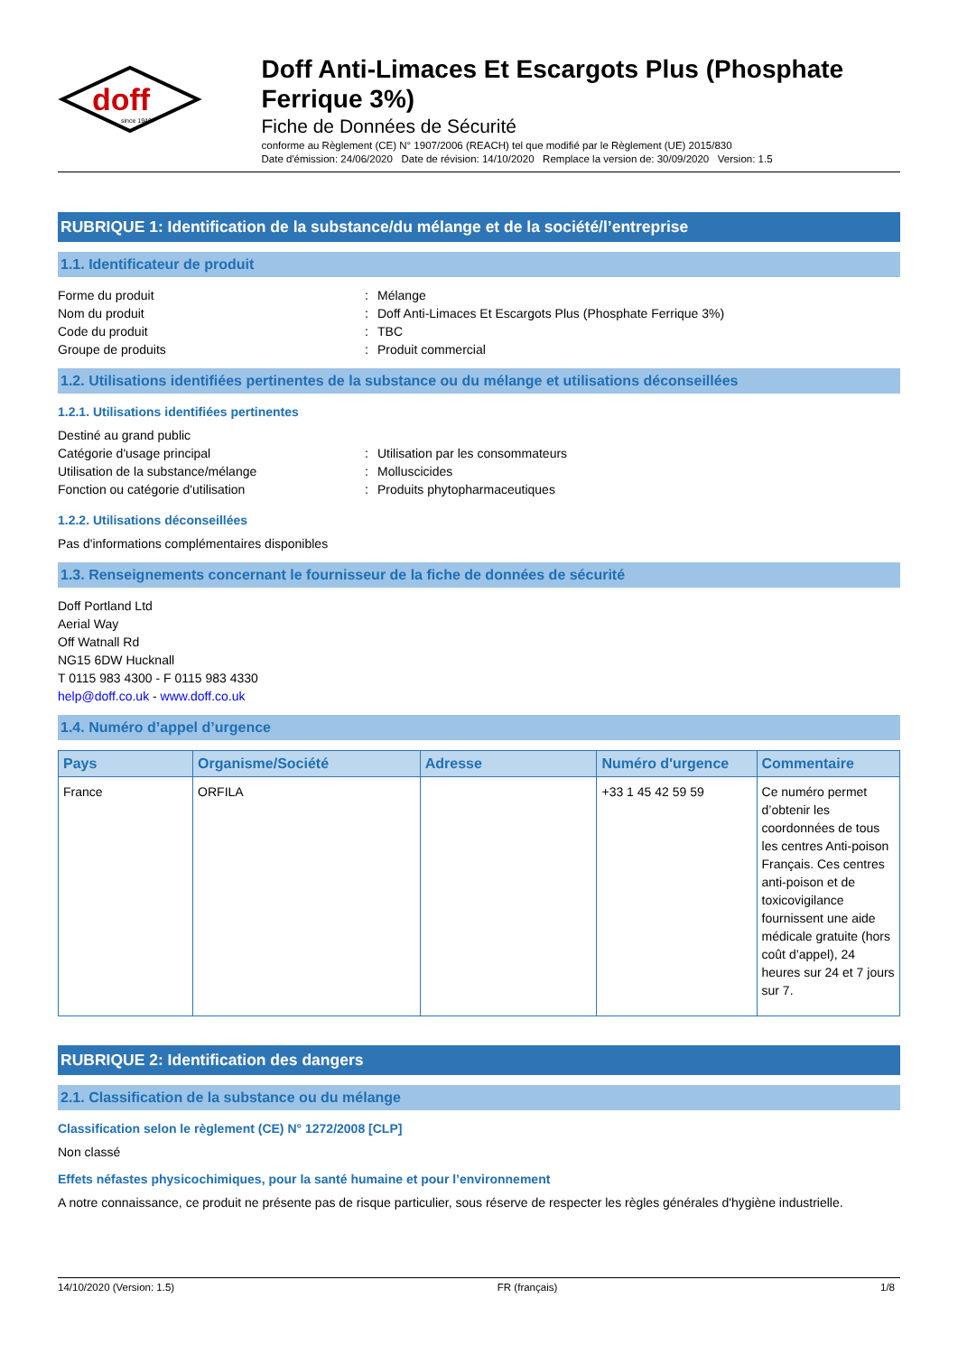doff
since 1946
Doff Anti-Limaces Et Escargots Plus (Phosphate Ferrique 3%)
Fiche de Données de Sécurité
conforme au Règlement (CE) N° 1907/2006 (REACH) tel que modifié par le Règlement (UE) 2015/830
Date d'émission: 24/06/2020 Date de révision: 14/10/2020 Remplace la version de: 30/09/2020 Version: 1.5
RUBRIQUE 1: Identification de la substance/du mélange et de la société/l’entreprise
1.1. Identificateur de produit
Forme du produit: Mélange
Nom du produit: Doff Anti-Limaces Et Escargots Plus (Phosphate Ferrique 3%)
Code du produit: TBC
Groupe de produits: Produit commercial
1.2. Utilisations identifiées pertinentes de la substance ou du mélange et utilisations déconseillées
1.2.1. Utilisations identifiées pertinentes
Destiné au grand public
Catégorie d'usage principal: Utilisation par les consommateurs
Utilisation de la substance/mélange: Molluscicides
Fonction ou catégorie d'utilisation: Produits phytopharmaceutiques
1.2.2. Utilisations déconseillées
Pas d'informations complémentaires disponibles
1.3. Renseignements concernant le fournisseur de la fiche de données de sécurité
Doff Portland Ltd
Aerial Way
Off Watnall Rd
NG15 6DW Hucknall
T 0115 983 4300 - F 0115 983 4330
help@doff.co.uk - www.doff.co.uk
1.4. Numéro d’appel d’urgence
| Pays | Organisme/Société | Adresse | Numéro d'urgence | Commentaire |
| --- | --- | --- | --- | --- |
| France | ORFILA | | +33 1 45 42 59 59 | Ce numéro permet d’obtenir les coordonnées de tous les centres Anti-poison Français. Ces centres anti-poison et de toxicovigilance fournissent une aide médicale gratuite (hors coût d’appel), 24 heures sur 24 et 7 jours sur 7. |
RUBRIQUE 2: Identification des dangers
2.1. Classification de la substance ou du mélange
Classification selon le règlement (CE) N° 1272/2008 [CLP]
Non classé
Effets néfastes physicochimiques, pour la santé humaine et pour l’environnement
A notre connaissance, ce produit ne présente pas de risque particulier, sous réserve de respecter les règles générales d'hygiène industrielle.
14/10/2020 (Version: 1.5) FR (français) 1/8